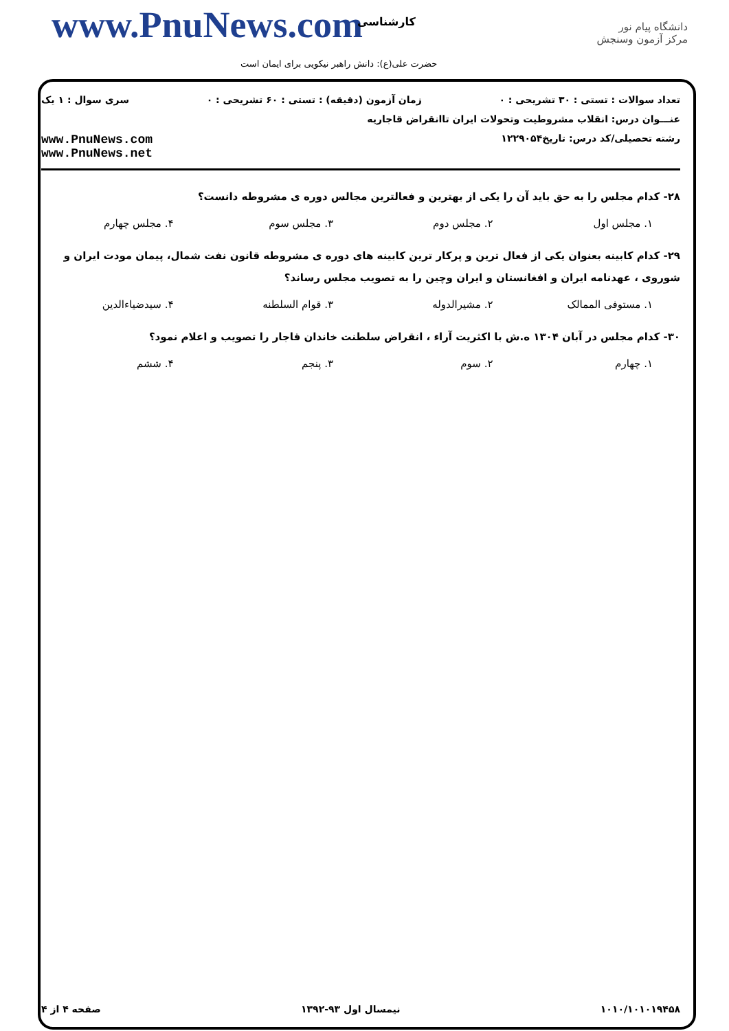www.PnuNews.com کارشناسی
حضرت علی(ع): دانش راهبر نیکویی برای ایمان است
دانشگاه پیام نور
مرکز آزمون وسنجش
تعداد سوالات : تستی : ۳۰ تشریحی : ۰ زمان آزمون (دقیقه) : تستی : ۶۰ تشریحی : ۰ سری سوال : ۱ یک
عنـــوان درس: انقلاب مشروطیت وتحولات ایران تاانقراض قاجاریه
رشته تحصیلی/کد درس: تاریخ۱۲۲۹۰۵۴ www.PnuNews.com
www.PnuNews.net
۲۸- کدام مجلس را به حق باید آن را یکی از بهترین و فعالترین مجالس دوره ی مشروطه دانست؟
۱. مجلس اول ۲. مجلس دوم ۳. مجلس سوم ۴. مجلس چهارم
۲۹- کدام کابینه بعنوان یکی از فعال ترین و پرکار ترین کابینه های دوره ی مشروطه قانون نفت شمال، پیمان مودت ایران و شوروی ، عهدنامه ایران و افغانستان و ایران وچین را به تصویب مجلس رساند؟
۱. مستوفی الممالک ۲. مشیرالدوله ۳. قوام السلطنه ۴. سیدضیاءالدین
۳۰- کدام مجلس در آبان ۱۳۰۴ ه.ش با اکثریت آراء ، انقراض سلطنت خاندان قاجار را تصویب و اعلام نمود؟
۱. چهارم ۲. سوم ۳. پنجم ۴. ششم
۱۰۱۰/۱۰۱۰۱۹۴۵۸ نیمسال اول ۹۳-۱۳۹۲ صفحه ۴ از ۴